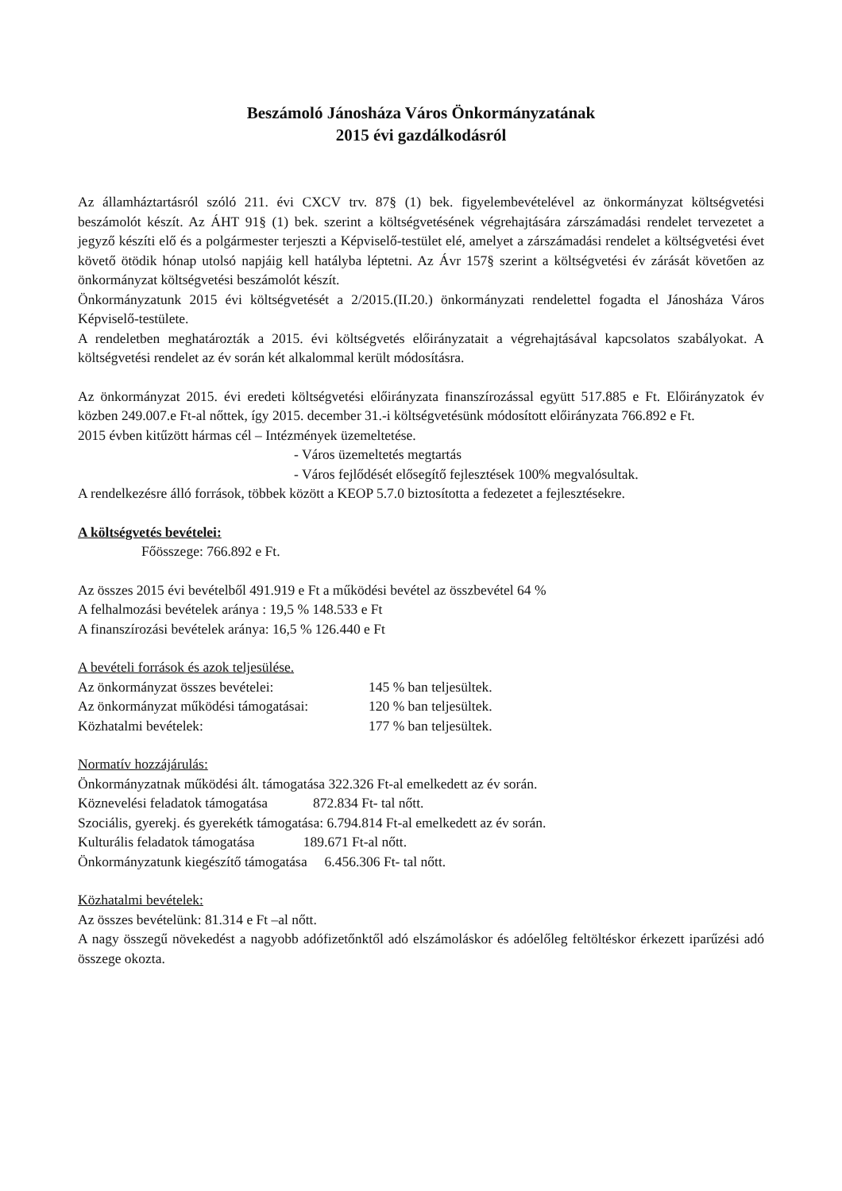Beszámoló Jánosháza Város Önkormányzatának
2015 évi gazdálkodásról
Az államháztartásról szóló 211. évi CXCV trv. 87§ (1) bek. figyelembevételével az önkormányzat költségvetési beszámolót készít. Az ÁHT 91§ (1) bek. szerint a költségvetésének végrehajtására zárszámadási rendelet tervezetet a jegyző készíti elő és a polgármester terjeszti a Képviselő-testület elé, amelyet a zárszámadási rendelet a költségvetési évet követő ötödik hónap utolsó napjáig kell hatályba léptetni. Az Ávr 157§ szerint a költségvetési év zárását követően az önkormányzat költségvetési beszámolót készít.
Önkormányzatunk 2015 évi költségvetését a 2/2015.(II.20.) önkormányzati rendelettel fogadta el Jánosháza Város Képviselő-testülete.
A rendeletben meghatározták a 2015. évi költségvetés előirányzatait a végrehajtásával kapcsolatos szabályokat. A költségvetési rendelet az év során két alkalommal került módosításra.
Az önkormányzat 2015. évi eredeti költségvetési előirányzata finanszírozással együtt 517.885 e Ft. Előirányzatok év közben 249.007.e Ft-al nőttek, így 2015. december 31.-i költségvetésünk módosított előirányzata 766.892 e Ft.
2015 évben kitűzött hármas cél – Intézmények üzemeltetése.
- Város üzemeltetés megtartás
- Város fejlődését elősegítő fejlesztések 100% megvalósultak.
A rendelkezésre álló források, többek között a KEOP 5.7.0 biztosította a fedezetet a fejlesztésekre.
A költségvetés bevételei:
Főösszege: 766.892 e Ft.
Az összes 2015 évi bevételből 491.919 e Ft a működési bevétel az összbevétel 64 %
A felhalmozási bevételek aránya : 19,5 % 148.533 e Ft
A finanszírozási bevételek aránya: 16,5 % 126.440 e Ft
A bevételi források és azok teljesülése.
Az önkormányzat összes bevételei: 145 % ban teljesültek.
Az önkormányzat működési támogatásai: 120 % ban teljesültek.
Közhatalmi bevételek: 177 % ban teljesültek.
Normatív hozzájárulás:
Önkormányzatnak működési ált. támogatása 322.326 Ft-al emelkedett az év során.
Köznevelési feladatok támogatása 872.834 Ft- tal nőtt.
Szociális, gyerekj. és gyerekétk támogatása: 6.794.814 Ft-al emelkedett az év során.
Kulturális feladatok támogatása 189.671 Ft-al nőtt.
Önkormányzatunk kiegészítő támogatása 6.456.306 Ft- tal nőtt.
Közhatalmi bevételek:
Az összes bevételünk: 81.314 e Ft –al nőtt.
A nagy összegű növekedést a nagyobb adófizetőnktől adó elszámoláskor és adóelőleg feltöltéskor érkezett iparűzési adó összege okozta.